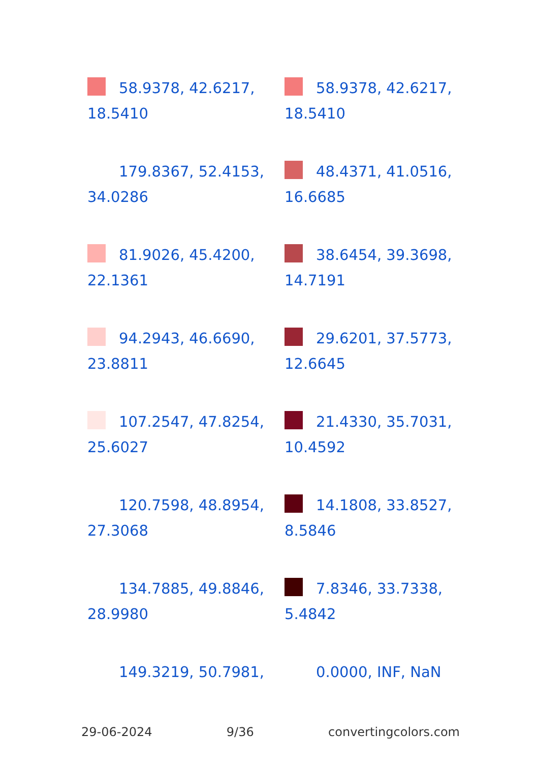58.9378, 42.6217, 18.5410
58.9378, 42.6217, 18.5410
179.8367, 52.4153, 34.0286
48.4371, 41.0516, 16.6685
81.9026, 45.4200, 22.1361
38.6454, 39.3698, 14.7191
94.2943, 46.6690, 23.8811
29.6201, 37.5773, 12.6645
107.2547, 47.8254, 25.6027
21.4330, 35.7031, 10.4592
120.7598, 48.8954, 27.3068
14.1808, 33.8527, 8.5846
134.7885, 49.8846, 28.9980
7.8346, 33.7338, 5.4842
149.3219, 50.7981,
0.0000, INF, NaN
29-06-2024 9/36 convertingcolors.com